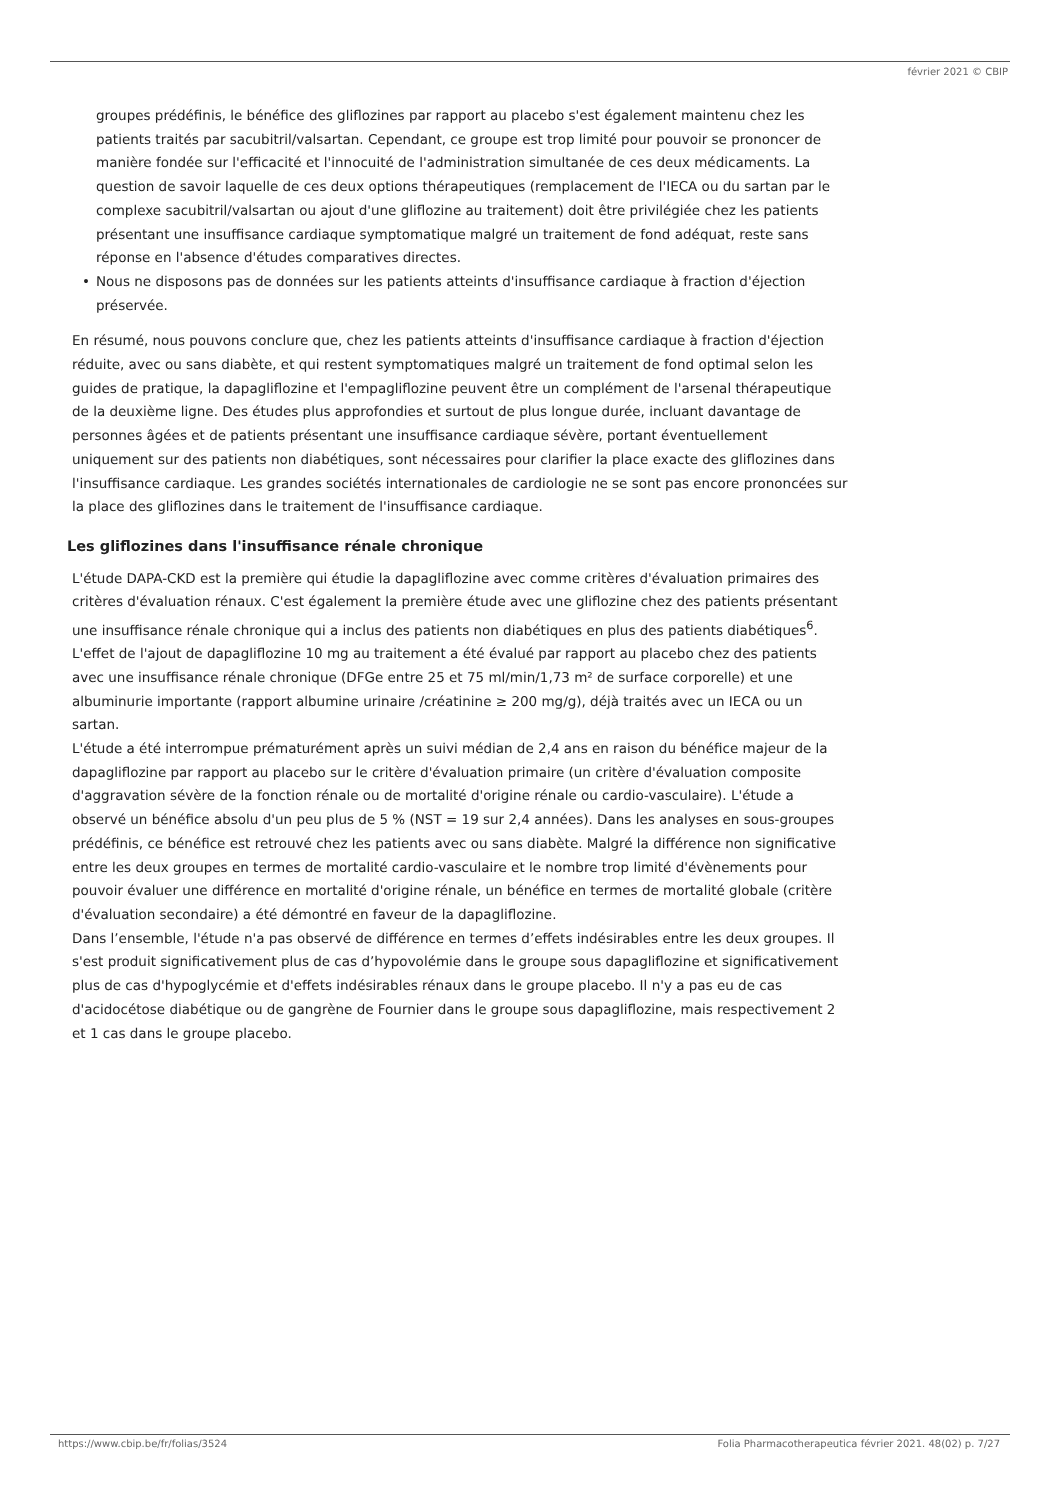février 2021 © CBIP
groupes prédéfinis, le bénéfice des gliflozines par rapport au placebo s'est également maintenu chez les patients traités par sacubitril/valsartan. Cependant, ce groupe est trop limité pour pouvoir se prononcer de manière fondée sur l'efficacité et l'innocuité de l'administration simultanée de ces deux médicaments. La question de savoir laquelle de ces deux options thérapeutiques (remplacement de l'IECA ou du sartan par le complexe sacubitril/valsartan ou ajout d'une gliflozine au traitement) doit être privilégiée chez les patients présentant une insuffisance cardiaque symptomatique malgré un traitement de fond adéquat, reste sans réponse en l'absence d'études comparatives directes.
• Nous ne disposons pas de données sur les patients atteints d'insuffisance cardiaque à fraction d'éjection préservée.
En résumé, nous pouvons conclure que, chez les patients atteints d'insuffisance cardiaque à fraction d'éjection réduite, avec ou sans diabète, et qui restent symptomatiques malgré un traitement de fond optimal selon les guides de pratique, la dapagliflozine et l'empagliflozine peuvent être un complément de l'arsenal thérapeutique de la deuxième ligne. Des études plus approfondies et surtout de plus longue durée, incluant davantage de personnes âgées et de patients présentant une insuffisance cardiaque sévère, portant éventuellement uniquement sur des patients non diabétiques, sont nécessaires pour clarifier la place exacte des gliflozines dans l'insuffisance cardiaque. Les grandes sociétés internationales de cardiologie ne se sont pas encore prononcées sur la place des gliflozines dans le traitement de l'insuffisance cardiaque.
Les gliflozines dans l'insuffisance rénale chronique
L'étude DAPA-CKD est la première qui étudie la dapagliflozine avec comme critères d'évaluation primaires des critères d'évaluation rénaux. C'est également la première étude avec une gliflozine chez des patients présentant une insuffisance rénale chronique qui a inclus des patients non diabétiques en plus des patients diabétiques<sup>6</sup>. L'effet de l'ajout de dapagliflozine 10 mg au traitement a été évalué par rapport au placebo chez des patients avec une insuffisance rénale chronique (DFGe entre 25 et 75 ml/min/1,73 m² de surface corporelle) et une albuminurie importante (rapport albumine urinaire /créatinine ≥ 200 mg/g), déjà traités avec un IECA ou un sartan.
L'étude a été interrompue prématurément après un suivi médian de 2,4 ans en raison du bénéfice majeur de la dapagliflozine par rapport au placebo sur le critère d'évaluation primaire (un critère d'évaluation composite d'aggravation sévère de la fonction rénale ou de mortalité d'origine rénale ou cardio-vasculaire). L'étude a observé un bénéfice absolu d'un peu plus de 5 % (NST = 19 sur 2,4 années). Dans les analyses en sous-groupes prédéfinis, ce bénéfice est retrouvé chez les patients avec ou sans diabète. Malgré la différence non significative entre les deux groupes en termes de mortalité cardio-vasculaire et le nombre trop limité d'évènements pour pouvoir évaluer une différence en mortalité d'origine rénale, un bénéfice en termes de mortalité globale (critère d'évaluation secondaire) a été démontré en faveur de la dapagliflozine.
Dans l’ensemble, l'étude n'a pas observé de différence en termes d’effets indésirables entre les deux groupes. Il s'est produit significativement plus de cas d’hypovolémie dans le groupe sous dapagliflozine et significativement plus de cas d'hypoglycémie et d'effets indésirables rénaux dans le groupe placebo. Il n'y a pas eu de cas d'acidocétose diabétique ou de gangrène de Fournier dans le groupe sous dapagliflozine, mais respectivement 2 et 1 cas dans le groupe placebo.
https://www.cbip.be/fr/folias/3524 Folia Pharmacotherapeutica février 2021. 48(02) p. 7/27